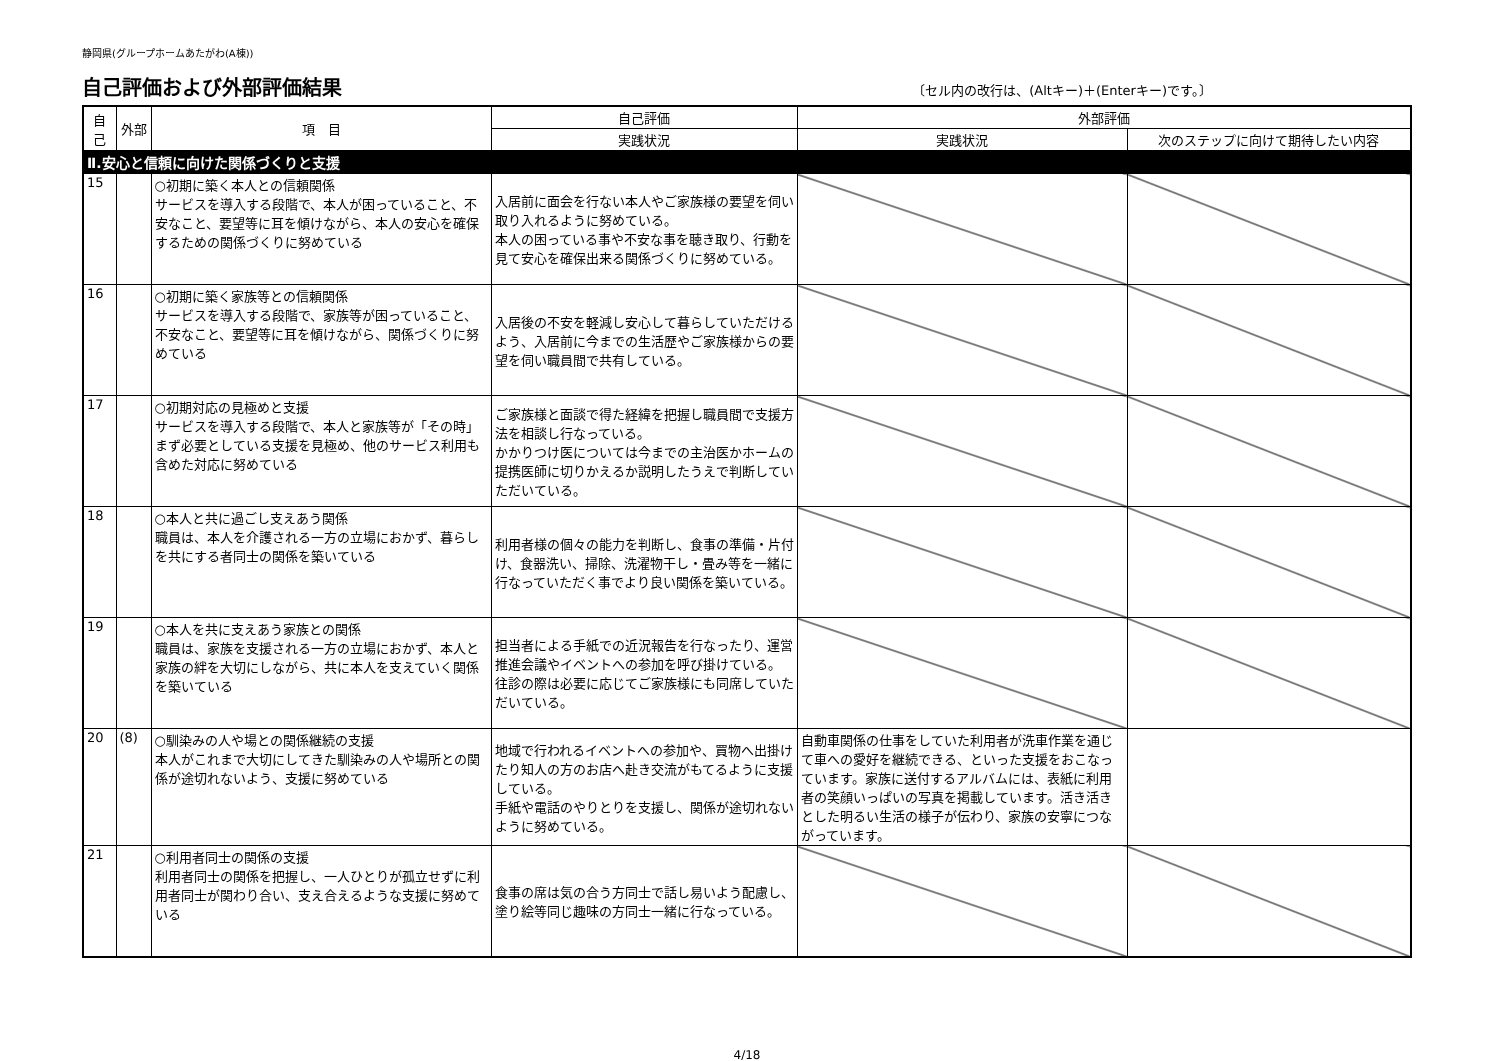静岡県(グループホームあたがわ(A棟))
自己評価および外部評価結果
〔セル内の改行は、(Altキー)＋(Enterキー)です。〕
| 自己 | 外部 | 項 目 | 自己評価 | 外部評価 | |
| --- | --- | --- | --- | --- | --- |
| | | | 実践状況 | 実践状況 | 次のステップに向けて期待したい内容 |
| Ⅱ.安心と信頼に向けた関係づくりと支援 | | | | | |
| 15 | | ○初期に築く本人との信頼関係 サービスを導入する段階で、本人が困っていること、不安なこと、要望等に耳を傾けながら、本人の安心を確保するための関係づくりに努めている | 入居前に面会を行ない本人やご家族様の要望を伺い取り入れるように努めている。 本人の困っている事や不安な事を聴き取り、行動を見て安心を確保出来る関係づくりに努めている。 | | |
| 16 | | ○初期に築く家族等との信頼関係 サービスを導入する段階で、家族等が困っていること、不安なこと、要望等に耳を傾けながら、関係づくりに努めている | 入居後の不安を軽減し安心して暮らしていただけるよう、入居前に今までの生活歴やご家族様からの要望を伺い職員間で共有している。 | | |
| 17 | | ○初期対応の見極めと支援 サービスを導入する段階で、本人と家族等が「その時」まず必要としている支援を見極め、他のサービス利用も含めた対応に努めている | ご家族様と面談で得た経緯を把握し職員間で支援方法を相談し行なっている。 かかりつけ医については今までの主治医かホームの提携医師に切りかえるか説明したうえで判断していただいている。 | | |
| 18 | | ○本人と共に過ごし支えあう関係 職員は、本人を介護される一方の立場におかず、暮らしを共にする者同士の関係を築いている | 利用者様の個々の能力を判断し、食事の準備・片付け、食器洗い、掃除、洗濯物干し・畳み等を一緒に行なっていただく事でより良い関係を築いている。 | | |
| 19 | | ○本人を共に支えあう家族との関係 職員は、家族を支援される一方の立場におかず、本人と家族の絆を大切にしながら、共に本人を支えていく関係を築いている | 担当者による手紙での近況報告を行なったり、運営推進会議やイベントへの参加を呼び掛けている。 往診の際は必要に応じてご家族様にも同席していただいている。 | | |
| 20 | (8) | ○馴染みの人や場との関係継続の支援 本人がこれまで大切にしてきた馴染みの人や場所との関係が途切れないよう、支援に努めている | 地域で行われるイベントへの参加や、買物へ出掛けたり知人の方のお店へ赴き交流がもてるように支援している。 手紙や電話のやりとりを支援し、関係が途切れないように努めている。 | 自動車関係の仕事をしていた利用者が洗車作業を通じて車への愛好を継続できる、といった支援をおこなっています。家族に送付するアルバムには、表紙に利用者の笑顔いっぱいの写真を掲載しています。活き活きとした明るい生活の様子が伝わり、家族の安寧につながっています。 | |
| 21 | | ○利用者同士の関係の支援 利用者同士の関係を把握し、一人ひとりが孤立せずに利用者同士が関わり合い、支え合えるような支援に努めている | 食事の席は気の合う方同士で話し易いよう配慮し、塗り絵等同じ趣味の方同士一緒に行なっている。 | | |
4/18